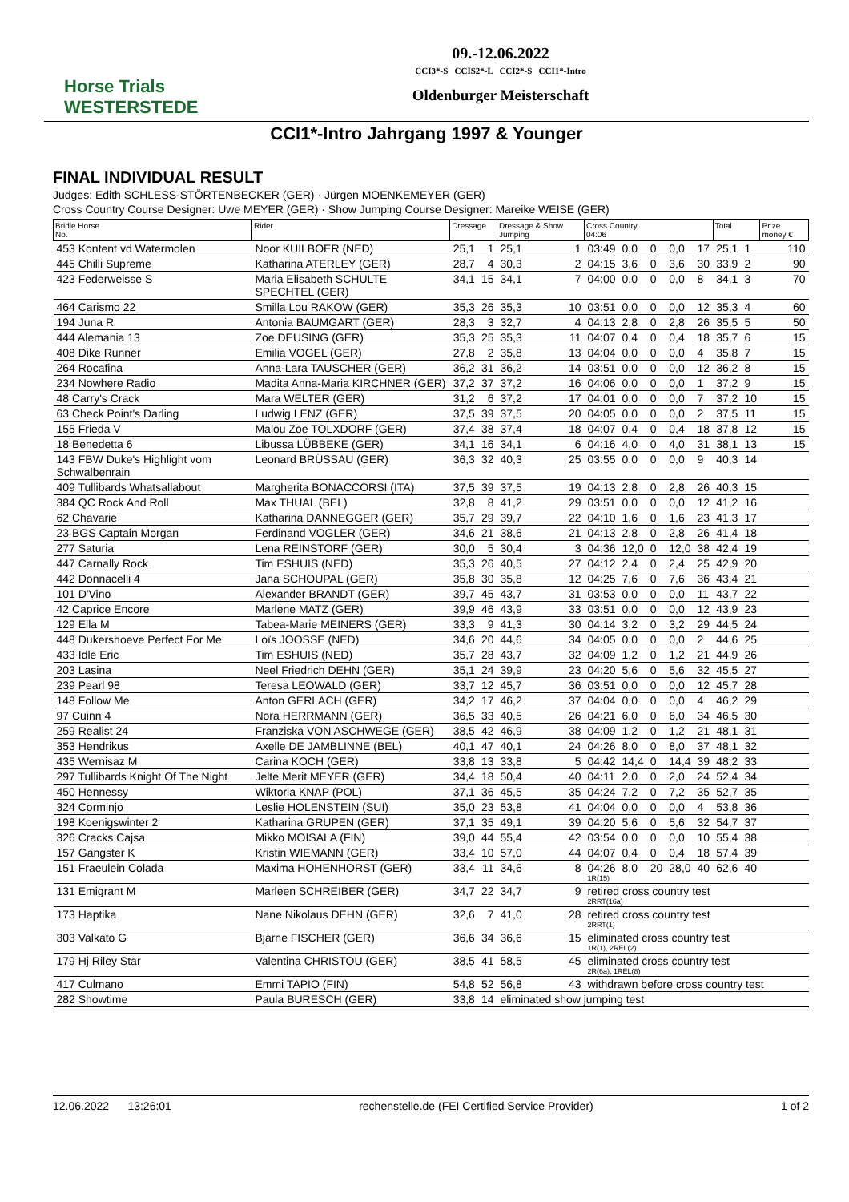Horse Trials
WESTERSTEDE
09.-12.06.2022
CCI3*-S CCIS2*-L CCI2*-S CCI1*-Intro
Oldenburger Meisterschaft
CCI1*-Intro Jahrgang 1997 & Younger
FINAL INDIVIDUAL RESULT
Judges: Edith SCHLESS-STÖRTENBECKER (GER) · Jürgen MOENKEMEYER (GER)
Cross Country Course Designer: Uwe MEYER (GER) · Show Jumping Course Designer: Mareike WEISE (GER)
| Bridle Horse No. | Rider | Dressage | | Dressage & Show Jumping | | Cross Country 04:06 | | | | | Total | | Prize money € |
| --- | --- | --- | --- | --- | --- | --- | --- | --- | --- | --- | --- | --- | --- |
| 453 Kontent vd Watermolen | Noor KUILBOER (NED) | 25,1 | 1 | 25,1 | 1 | 03:49 | 0,0 | 0 | 0,0 | 17 | 25,1 | 1 | 110 |
| 445 Chilli Supreme | Katharina ATERLEY (GER) | 28,7 | 4 | 30,3 | 2 | 04:15 | 3,6 | 0 | 3,6 | 30 | 33,9 | 2 | 90 |
| 423 Federweisse S | Maria Elisabeth SCHULTE SPECHTEL (GER) | 34,1 | 15 | 34,1 | 7 | 04:00 | 0,0 | 0 | 0,0 | 8 | 34,1 | 3 | 70 |
| 464 Carismo 22 | Smilla Lou RAKOW (GER) | 35,3 | 26 | 35,3 | 10 | 03:51 | 0,0 | 0 | 0,0 | 12 | 35,3 | 4 | 60 |
| 194 Juna R | Antonia BAUMGART (GER) | 28,3 | 3 | 32,7 | 4 | 04:13 | 2,8 | 0 | 2,8 | 26 | 35,5 | 5 | 50 |
| 444 Alemania 13 | Zoe DEUSING (GER) | 35,3 | 25 | 35,3 | 11 | 04:07 | 0,4 | 0 | 0,4 | 18 | 35,7 | 6 | 15 |
| 408 Dike Runner | Emilia VOGEL (GER) | 27,8 | 2 | 35,8 | 13 | 04:04 | 0,0 | 0 | 0,0 | 4 | 35,8 | 7 | 15 |
| 264 Rocafina | Anna-Lara TAUSCHER (GER) | 36,2 | 31 | 36,2 | 14 | 03:51 | 0,0 | 0 | 0,0 | 12 | 36,2 | 8 | 15 |
| 234 Nowhere Radio | Madita Anna-Maria KIRCHNER (GER) | 37,2 | 37 | 37,2 | 16 | 04:06 | 0,0 | 0 | 0,0 | 1 | 37,2 | 9 | 15 |
| 48 Carry's Crack | Mara WELTER (GER) | 31,2 | 6 | 37,2 | 17 | 04:01 | 0,0 | 0 | 0,0 | 7 | 37,2 | 10 | 15 |
| 63 Check Point's Darling | Ludwig LENZ (GER) | 37,5 | 39 | 37,5 | 20 | 04:05 | 0,0 | 0 | 0,0 | 2 | 37,5 | 11 | 15 |
| 155 Frieda V | Malou Zoe TOLXDORF (GER) | 37,4 | 38 | 37,4 | 18 | 04:07 | 0,4 | 0 | 0,4 | 18 | 37,8 | 12 | 15 |
| 18 Benedetta 6 | Libussa LÜBBEKE (GER) | 34,1 | 16 | 34,1 | 6 | 04:16 | 4,0 | 0 | 4,0 | 31 | 38,1 | 13 | 15 |
| 143 FBW Duke's Highlight vom Schwalbenrain | Leonard BRÜSSAU (GER) | 36,3 | 32 | 40,3 | 25 | 03:55 | 0,0 | 0 | 0,0 | 9 | 40,3 | 14 | |
| 409 Tullibards Whatsallabout | Margherita BONACCORSI (ITA) | 37,5 | 39 | 37,5 | 19 | 04:13 | 2,8 | 0 | 2,8 | 26 | 40,3 | 15 | |
| 384 QC Rock And Roll | Max THUAL (BEL) | 32,8 | 8 | 41,2 | 29 | 03:51 | 0,0 | 0 | 0,0 | 12 | 41,2 | 16 | |
| 62 Chavarie | Katharina DANNEGGER (GER) | 35,7 | 29 | 39,7 | 22 | 04:10 | 1,6 | 0 | 1,6 | 23 | 41,3 | 17 | |
| 23 BGS Captain Morgan | Ferdinand VOGLER (GER) | 34,6 | 21 | 38,6 | 21 | 04:13 | 2,8 | 0 | 2,8 | 26 | 41,4 | 18 | |
| 277 Saturia | Lena REINSTORF (GER) | 30,0 | 5 | 30,4 | 3 | 04:36 | 12,0 | 0 | 12,0 | 38 | 42,4 | 19 | |
| 447 Carnally Rock | Tim ESHUIS (NED) | 35,3 | 26 | 40,5 | 27 | 04:12 | 2,4 | 0 | 2,4 | 25 | 42,9 | 20 | |
| 442 Donnacelli 4 | Jana SCHOUPAL (GER) | 35,8 | 30 | 35,8 | 12 | 04:25 | 7,6 | 0 | 7,6 | 36 | 43,4 | 21 | |
| 101 D'Vino | Alexander BRANDT (GER) | 39,7 | 45 | 43,7 | 31 | 03:53 | 0,0 | 0 | 0,0 | 11 | 43,7 | 22 | |
| 42 Caprice Encore | Marlene MATZ (GER) | 39,9 | 46 | 43,9 | 33 | 03:51 | 0,0 | 0 | 0,0 | 12 | 43,9 | 23 | |
| 129 Ella M | Tabea-Marie MEINERS (GER) | 33,3 | 9 | 41,3 | 30 | 04:14 | 3,2 | 0 | 3,2 | 29 | 44,5 | 24 | |
| 448 Dukershoeve Perfect For Me | Loïs JOOSSE (NED) | 34,6 | 20 | 44,6 | 34 | 04:05 | 0,0 | 0 | 0,0 | 2 | 44,6 | 25 | |
| 433 Idle Eric | Tim ESHUIS (NED) | 35,7 | 28 | 43,7 | 32 | 04:09 | 1,2 | 0 | 1,2 | 21 | 44,9 | 26 | |
| 203 Lasina | Neel Friedrich DEHN (GER) | 35,1 | 24 | 39,9 | 23 | 04:20 | 5,6 | 0 | 5,6 | 32 | 45,5 | 27 | |
| 239 Pearl 98 | Teresa LEOWALD (GER) | 33,7 | 12 | 45,7 | 36 | 03:51 | 0,0 | 0 | 0,0 | 12 | 45,7 | 28 | |
| 148 Follow Me | Anton GERLACH (GER) | 34,2 | 17 | 46,2 | 37 | 04:04 | 0,0 | 0 | 0,0 | 4 | 46,2 | 29 | |
| 97 Cuinn 4 | Nora HERRMANN (GER) | 36,5 | 33 | 40,5 | 26 | 04:21 | 6,0 | 0 | 6,0 | 34 | 46,5 | 30 | |
| 259 Realist 24 | Franziska VON ASCHWEGE (GER) | 38,5 | 42 | 46,9 | 38 | 04:09 | 1,2 | 0 | 1,2 | 21 | 48,1 | 31 | |
| 353 Hendrikus | Axelle DE JAMBLINNE (BEL) | 40,1 | 47 | 40,1 | 24 | 04:26 | 8,0 | 0 | 8,0 | 37 | 48,1 | 32 | |
| 435 Wernisaz M | Carina KOCH (GER) | 33,8 | 13 | 33,8 | 5 | 04:42 | 14,4 | 0 | 14,4 | 39 | 48,2 | 33 | |
| 297 Tullibards Knight Of The Night | Jelte Merit MEYER (GER) | 34,4 | 18 | 50,4 | 40 | 04:11 | 2,0 | 0 | 2,0 | 24 | 52,4 | 34 | |
| 450 Hennessy | Wiktoria KNAP (POL) | 37,1 | 36 | 45,5 | 35 | 04:24 | 7,2 | 0 | 7,2 | 35 | 52,7 | 35 | |
| 324 Corminjo | Leslie HOLENSTEIN (SUI) | 35,0 | 23 | 53,8 | 41 | 04:04 | 0,0 | 0 | 0,0 | 4 | 53,8 | 36 | |
| 198 Koenigswinter 2 | Katharina GRUPEN (GER) | 37,1 | 35 | 49,1 | 39 | 04:20 | 5,6 | 0 | 5,6 | 32 | 54,7 | 37 | |
| 326 Cracks Cajsa | Mikko MOISALA (FIN) | 39,0 | 44 | 55,4 | 42 | 03:54 | 0,0 | 0 | 0,0 | 10 | 55,4 | 38 | |
| 157 Gangster K | Kristin WIEMANN (GER) | 33,4 | 10 | 57,0 | 44 | 04:07 | 0,4 | 0 | 0,4 | 18 | 57,4 | 39 | |
| 151 Fraeulein Colada | Maxima HOHENHORST (GER) | 33,4 | 11 | 34,6 | 8 | 04:26 1R(15) | 8,0 | 20 | 28,0 | 40 | 62,6 | 40 | |
| 131 Emigrant M | Marleen SCHREIBER (GER) | 34,7 | 22 | 34,7 | 9 | retired cross country test 2RRT(16a) | | | | | | | |
| 173 Haptika | Nane Nikolaus DEHN (GER) | 32,6 | 7 | 41,0 | 28 | retired cross country test 2RRT(1) | | | | | | | |
| 303 Valkato G | Bjarne FISCHER (GER) | 36,6 | 34 | 36,6 | 15 | eliminated cross country test 1R(1), 2REL(2) | | | | | | | |
| 179 Hj Riley Star | Valentina CHRISTOU (GER) | 38,5 | 41 | 58,5 | 45 | eliminated cross country test 2R(6a), 1REL(8) | | | | | | | |
| 417 Culmano | Emmi TAPIO (FIN) | 54,8 | 52 | 56,8 | 43 | withdrawn before cross country test | | | | | | | |
| 282 Showtime | Paula BURESCH (GER) | 33,8 | 14 | eliminated show jumping test | | | | | | | | | |
12.06.2022 13:26:01 rechenstelle.de (FEI Certified Service Provider) 1 of 2